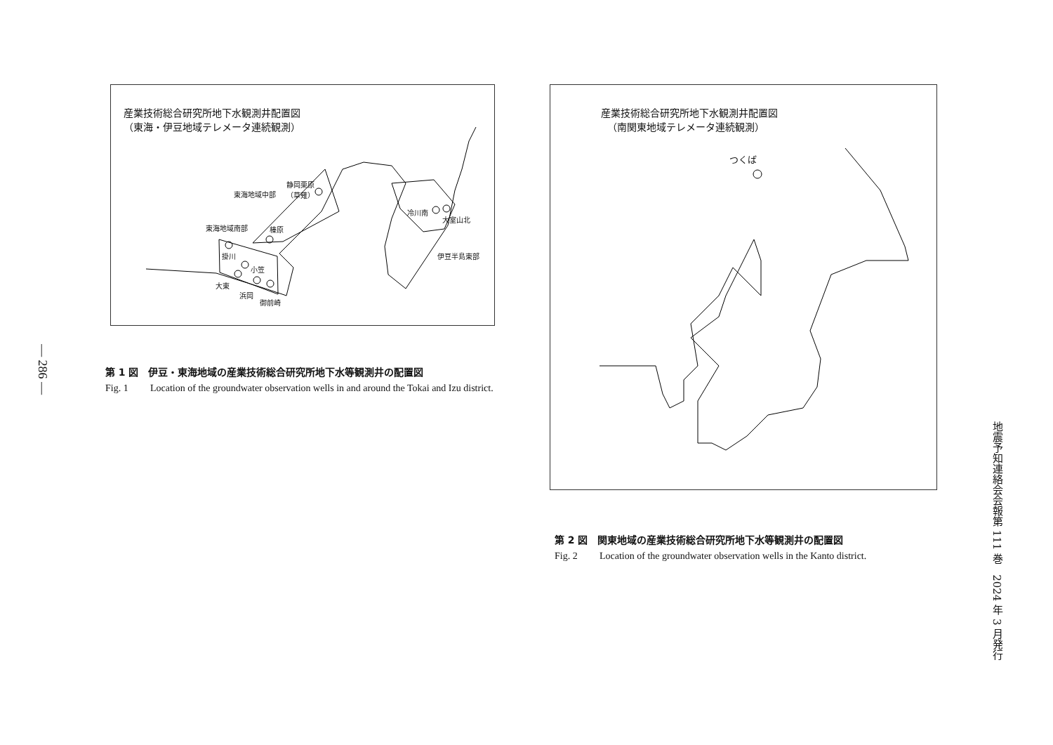— 286 —
産業技術総合研究所地下水観測井配置図
（東海・伊豆地域テレメータ連続観測）
静岡栗原
（草薙） 東海地域中部
東海地域南部 榛原
掛川
小笠
大東
浜岡
御前崎
冷川南
大室山北
伊豆半島東部
第 1 図　伊豆・東海地域の産業技術総合研究所地下水等観測井の配置図
Fig. 1 Location of the groundwater observation wells in and around the Tokai and Izu district.
産業技術総合研究所地下水観測井配置図
（南関東地域テレメータ連続観測）
つくば
第 2 図　関東地域の産業技術総合研究所地下水等観測井の配置図
Fig. 2 Location of the groundwater observation wells in the Kanto district.
地震予知連絡会会報第 111 巻　2024 年 3 月発行